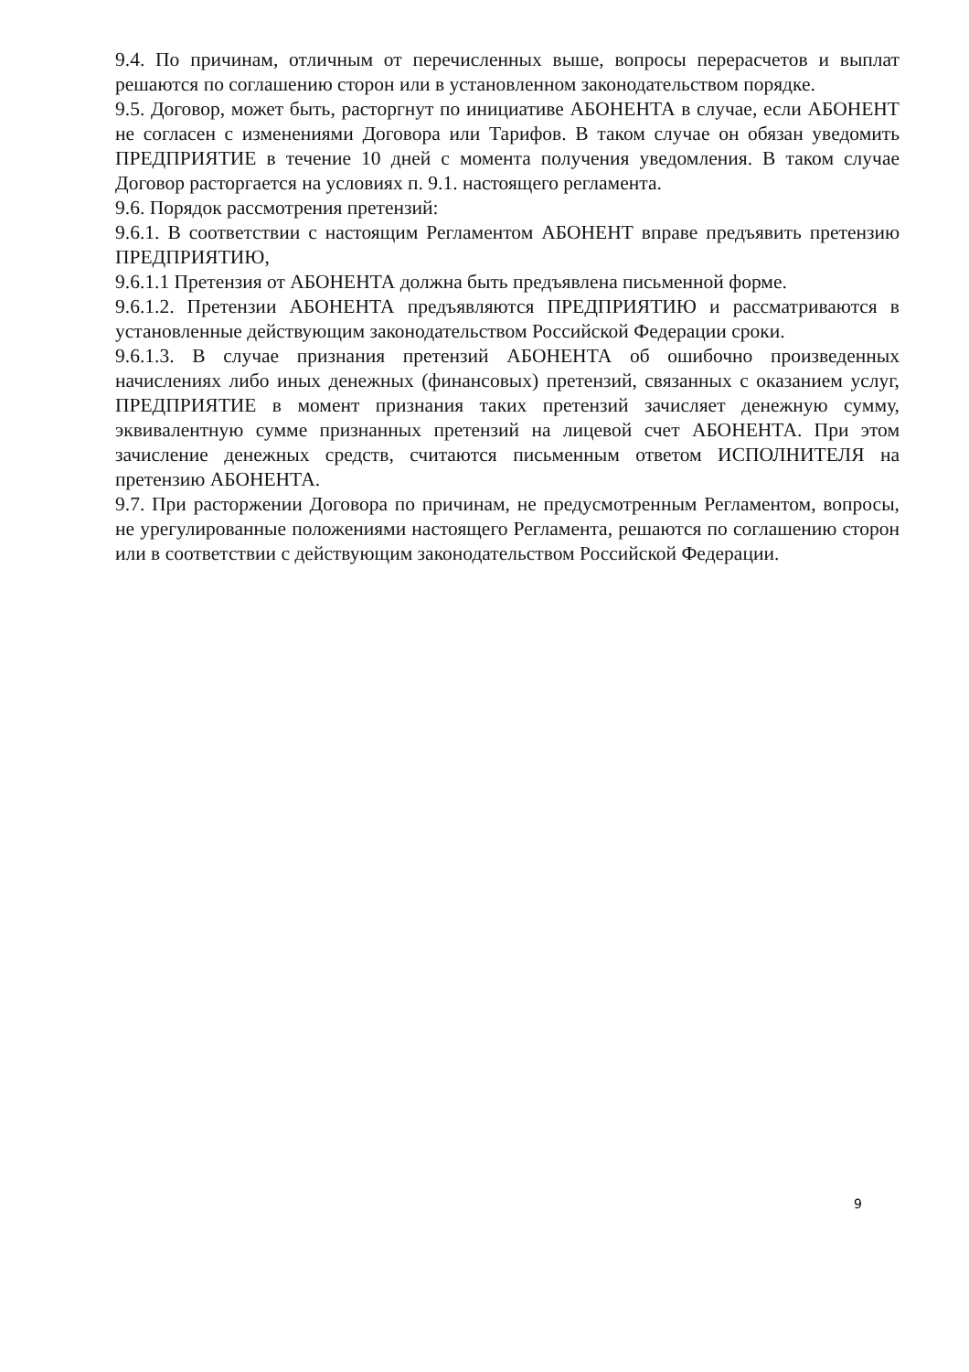9.4. По причинам, отличным от перечисленных выше, вопросы перерасчетов и выплат решаются по соглашению сторон или в установленном законодательством порядке.
9.5. Договор, может быть, расторгнут по инициативе АБОНЕНТА в случае, если АБОНЕНТ не согласен с изменениями Договора или Тарифов. В таком случае он обязан уведомить ПРЕДПРИЯТИЕ в течение 10 дней с момента получения уведомления. В таком случае Договор расторгается на условиях п. 9.1. настоящего регламента.
9.6. Порядок рассмотрения претензий:
9.6.1. В соответствии с настоящим Регламентом АБОНЕНТ вправе предъявить претензию ПРЕДПРИЯТИЮ,
9.6.1.1 Претензия от АБОНЕНТА должна быть предъявлена письменной форме.
9.6.1.2. Претензии АБОНЕНТА предъявляются ПРЕДПРИЯТИЮ и рассматриваются в установленные действующим законодательством Российской Федерации сроки.
9.6.1.3. В случае признания претензий АБОНЕНТА об ошибочно произведенных начислениях либо иных денежных (финансовых) претензий, связанных с оказанием услуг, ПРЕДПРИЯТИЕ в момент признания таких претензий зачисляет денежную сумму, эквивалентную сумме признанных претензий на лицевой счет АБОНЕНТА. При этом зачисление денежных средств, считаются письменным ответом ИСПОЛНИТЕЛЯ на претензию АБОНЕНТА.
9.7. При расторжении Договора по причинам, не предусмотренным Регламентом, вопросы, не урегулированные положениями настоящего Регламента, решаются по соглашению сторон или в соответствии с действующим законодательством Российской Федерации.
9